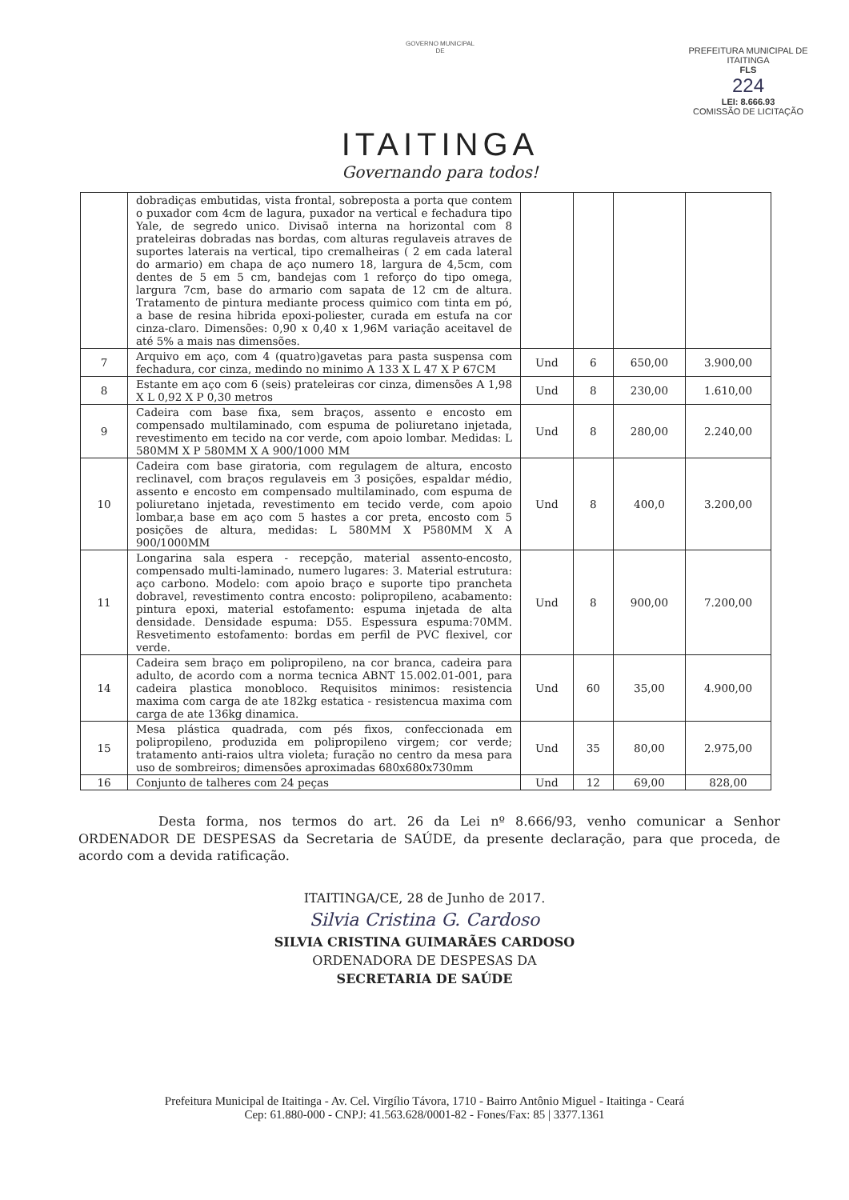GOVERNO MUNICIPAL
DE
ITAITINGA
Governando para todos!
PREFEITURA MUNICIPAL DE ITAITINGA
FLS
224
LEI: 8.666.93
COMISSÃO DE LICITAÇÃO
| | dobradiças embutidas, vista frontal, sobreposta a porta que contem o puxador com 4cm de lagura, puxador na vertical e fechadura tipo Yale, de segredo unico. Divisaõ interna na horizontal com 8 prateleiras dobradas nas bordas, com alturas regulaveis atraves de suportes laterais na vertical, tipo cremalheiras ( 2 em cada lateral do armario) em chapa de aço numero 18, largura de 4,5cm, com dentes de 5 em 5 cm, bandejas com 1 reforço do tipo omega, largura 7cm, base do armario com sapata de 12 cm de altura. Tratamento de pintura mediante process quimico com tinta em pó, a base de resina hibrida epoxi-poliester, curada em estufa na cor cinza-claro. Dimensões: 0,90 x 0,40 x 1,96M variação aceitavel de até 5% a mais nas dimensões. | | | | |
| 7 | Arquivo em aço, com 4 (quatro)gavetas para pasta suspensa com fechadura, cor cinza, medindo no minimo A 133 X L 47 X P 67CM | Und | 6 | 650,00 | 3.900,00 |
| 8 | Estante em aço com 6 (seis) prateleiras cor cinza, dimensões A 1,98 X L 0,92 X P 0,30 metros | Und | 8 | 230,00 | 1.610,00 |
| 9 | Cadeira com base fixa, sem braços, assento e encosto em compensado multilaminado, com espuma de poliuretano injetada, revestimento em tecido na cor verde, com apoio lombar. Medidas: L 580MM X P 580MM X A 900/1000 MM | Und | 8 | 280,00 | 2.240,00 |
| 10 | Cadeira com base giratoria, com regulagem de altura, encosto reclinavel, com braços regulaveis em 3 posições, espaldar médio, assento e encosto em compensado multilaminado, com espuma de poliuretano injetada, revestimento em tecido verde, com apoio lombar,a base em aço com 5 hastes a cor preta, encosto com 5 posições de altura, medidas: L 580MM X P580MM X A 900/1000MM | Und | 8 | 400,0 | 3.200,00 |
| 11 | Longarina sala espera - recepção, material assento-encosto, compensado multi-laminado, numero lugares: 3. Material estrutura: aço carbono. Modelo: com apoio braço e suporte tipo prancheta dobravel, revestimento contra encosto: polipropileno, acabamento: pintura epoxi, material estofamento: espuma injetada de alta densidade. Densidade espuma: D55. Espessura espuma:70MM. Resvetimento estofamento: bordas em perfil de PVC flexivel, cor verde. | Und | 8 | 900,00 | 7.200,00 |
| 14 | Cadeira sem braço em polipropileno, na cor branca, cadeira para adulto, de acordo com a norma tecnica ABNT 15.002.01-001, para cadeira plastica monobloco. Requisitos minimos: resistencia maxima com carga de ate 182kg estatica - resistencua maxima com carga de ate 136kg dinamica. | Und | 60 | 35,00 | 4.900,00 |
| 15 | Mesa plástica quadrada, com pés fixos, confeccionada em polipropileno, produzida em polipropileno virgem; cor verde; tratamento anti-raios ultra violeta; furação no centro da mesa para uso de sombreiros; dimensões aproximadas 680x680x730mm | Und | 35 | 80,00 | 2.975,00 |
| 16 | Conjunto de talheres com 24 peças | Und | 12 | 69,00 | 828,00 |
Desta forma, nos termos do art. 26 da Lei nº 8.666/93, venho comunicar a Senhor ORDENADOR DE DESPESAS da Secretaria de SAÚDE, da presente declaração, para que proceda, de acordo com a devida ratificação.
ITAITINGA/CE, 28 de Junho de 2017.
Silvia Cristina G. Cardoso
SILVIA CRISTINA GUIMARÃES CARDOSO
ORDENADORA DE DESPESAS DA
SECRETARIA DE SAÚDE
Prefeitura Municipal de Itaitinga - Av. Cel. Virgílio Távora, 1710 - Bairro Antônio Miguel - Itaitinga - Ceará
Cep: 61.880-000 - CNPJ: 41.563.628/0001-82 - Fones/Fax: 85 | 3377.1361